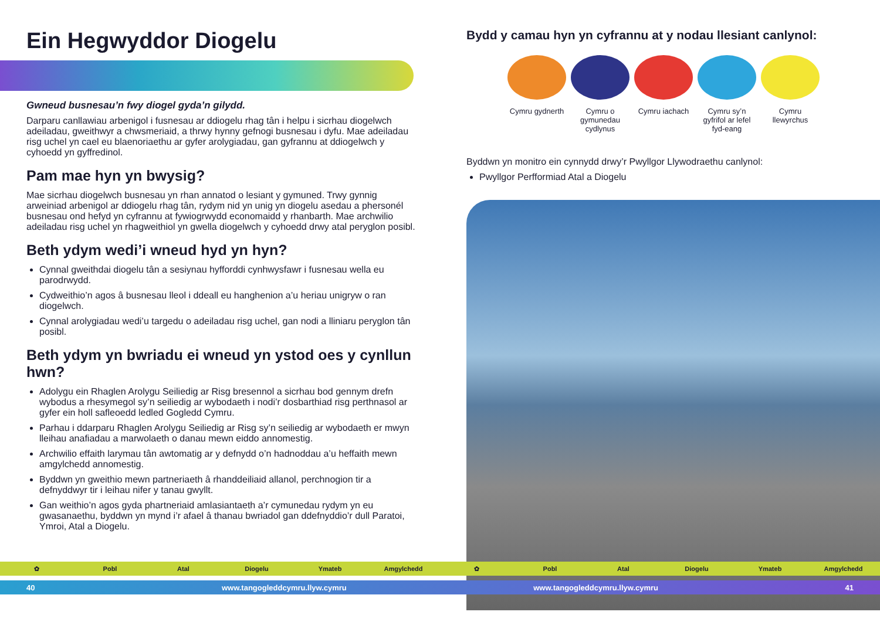Ein Hegwyddor Diogelu
Gwneud busnesau’n fwy diogel gyda’n gilydd.
Darparu canllawiau arbenigol i fusnesau ar ddiogelu rhag tân i helpu i sicrhau diogelwch adeiladau, gweithwyr a chwsmeriaid, a thrwy hynny gefnogi busnesau i dyfu. Mae adeiladau risg uchel yn cael eu blaenoriaethu ar gyfer arolygiadau, gan gyfrannu at ddiogelwch y cyhoedd yn gyffredinol.
Pam mae hyn yn bwysig?
Mae sicrhau diogelwch busnesau yn rhan annatod o lesiant y gymuned. Trwy gynnig arweiniad arbenigol ar ddiogelu rhag tân, rydym nid yn unig yn diogelu asedau a phersonél busnesau ond hefyd yn cyfrannu at fywiogrwydd economaidd y rhanbarth. Mae archwilio adeiladau risg uchel yn rhagweithiol yn gwella diogelwch y cyhoedd drwy atal peryglon posibl.
Beth ydym wedi’i wneud hyd yn hyn?
Cynnal gweithdai diogelu tân a sesiynau hyfforddi cynhwysfawr i fusnesau wella eu parodrwydd.
Cydweithio’n agos â busnesau lleol i ddeall eu hanghenion a’u heriau unigryw o ran diogelwch.
Cynnal arolygiadau wedi’u targedu o adeiladau risg uchel, gan nodi a lliniaru peryglon tân posibl.
Beth ydym yn bwriadu ei wneud yn ystod oes y cynllun hwn?
Adolygu ein Rhaglen Arolygu Seiliedig ar Risg bresennol a sicrhau bod gennym drefn wybodus a rhesymegol sy’n seiliedig ar wybodaeth i nodi’r dosbarthiad risg perthnasol ar gyfer ein holl safleoedd ledled Gogledd Cymru.
Parhau i ddarparu Rhaglen Arolygu Seiliedig ar Risg sy’n seiliedig ar wybodaeth er mwyn lleihau anafiadau a marwolaeth o danau mewn eiddo annomestig.
Archwilio effaith larymau tân awtomatig ar y defnydd o’n hadnoddau a’u heffaith mewn amgylchedd annomestig.
Byddwn yn gweithio mewn partneriaeth â rhanddeiliaid allanol, perchnogion tir a defnyddwyr tir i leihau nifer y tanau gwyllt.
Gan weithio’n agos gyda phartneriaid amlasiantaeth a’r cymunedau rydym yn eu gwasanaethu, byddwn yn mynd i’r afael â thanau bwriadol gan ddefnyddio’r dull Paratoi, Ymroi, Atal a Diogelu.
Bydd y camau hyn yn cyfrannu at y nodau llesiant canlynol:
Cymru gydnerth
Cymru o gymunedau cydlynus
Cymru iachach
Cymru sy’n gyfrifol ar lefel fyd-eang
Cymru llewyrchus
Byddwn yn monitro ein cynnydd drwy’r Pwyllgor Llywodraethu canlynol:
Pwyllgor Perfformiad Atal a Diogelu
✿ Pobl Atal Diogelu Ymateb Amgylchedd ✿ Pobl Atal Diogelu Ymateb Amgylchedd
40 www.tangogleddcymru.llyw.cymru www.tangogleddcymru.llyw.cymru 41